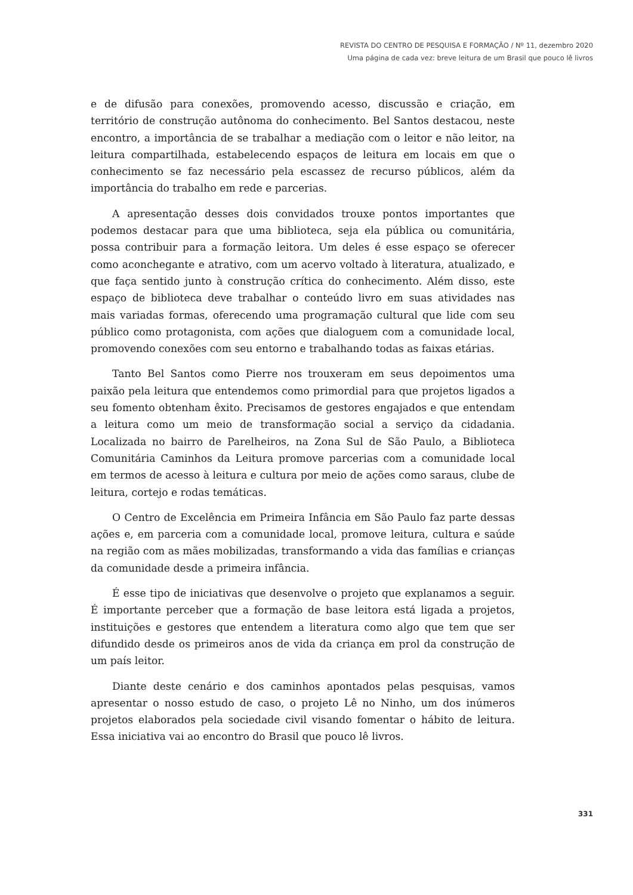REVISTA DO CENTRO DE PESQUISA E FORMAÇÃO / Nº 11, dezembro 2020
Uma página de cada vez: breve leitura de um Brasil que pouco lê livros
e de difusão para conexões, promovendo acesso, discussão e criação, em território de construção autônoma do conhecimento. Bel Santos destacou, neste encontro, a importância de se trabalhar a mediação com o leitor e não leitor, na leitura compartilhada, estabelecendo espaços de leitura em locais em que o conhecimento se faz necessário pela escassez de recurso públicos, além da importância do trabalho em rede e parcerias.
A apresentação desses dois convidados trouxe pontos importantes que podemos destacar para que uma biblioteca, seja ela pública ou comunitária, possa contribuir para a formação leitora. Um deles é esse espaço se oferecer como aconchegante e atrativo, com um acervo voltado à literatura, atualizado, e que faça sentido junto à construção crítica do conhecimento. Além disso, este espaço de biblioteca deve trabalhar o conteúdo livro em suas atividades nas mais variadas formas, oferecendo uma programação cultural que lide com seu público como protagonista, com ações que dialoguem com a comunidade local, promovendo conexões com seu entorno e trabalhando todas as faixas etárias.
Tanto Bel Santos como Pierre nos trouxeram em seus depoimentos uma paixão pela leitura que entendemos como primordial para que projetos ligados a seu fomento obtenham êxito. Precisamos de gestores engajados e que entendam a leitura como um meio de transformação social a serviço da cidadania. Localizada no bairro de Parelheiros, na Zona Sul de São Paulo, a Biblioteca Comunitária Caminhos da Leitura promove parcerias com a comunidade local em termos de acesso à leitura e cultura por meio de ações como saraus, clube de leitura, cortejo e rodas temáticas.
O Centro de Excelência em Primeira Infância em São Paulo faz parte dessas ações e, em parceria com a comunidade local, promove leitura, cultura e saúde na região com as mães mobilizadas, transformando a vida das famílias e crianças da comunidade desde a primeira infância.
É esse tipo de iniciativas que desenvolve o projeto que explanamos a seguir. É importante perceber que a formação de base leitora está ligada a projetos, instituições e gestores que entendem a literatura como algo que tem que ser difundido desde os primeiros anos de vida da criança em prol da construção de um país leitor.
Diante deste cenário e dos caminhos apontados pelas pesquisas, vamos apresentar o nosso estudo de caso, o projeto Lê no Ninho, um dos inúmeros projetos elaborados pela sociedade civil visando fomentar o hábito de leitura. Essa iniciativa vai ao encontro do Brasil que pouco lê livros.
331